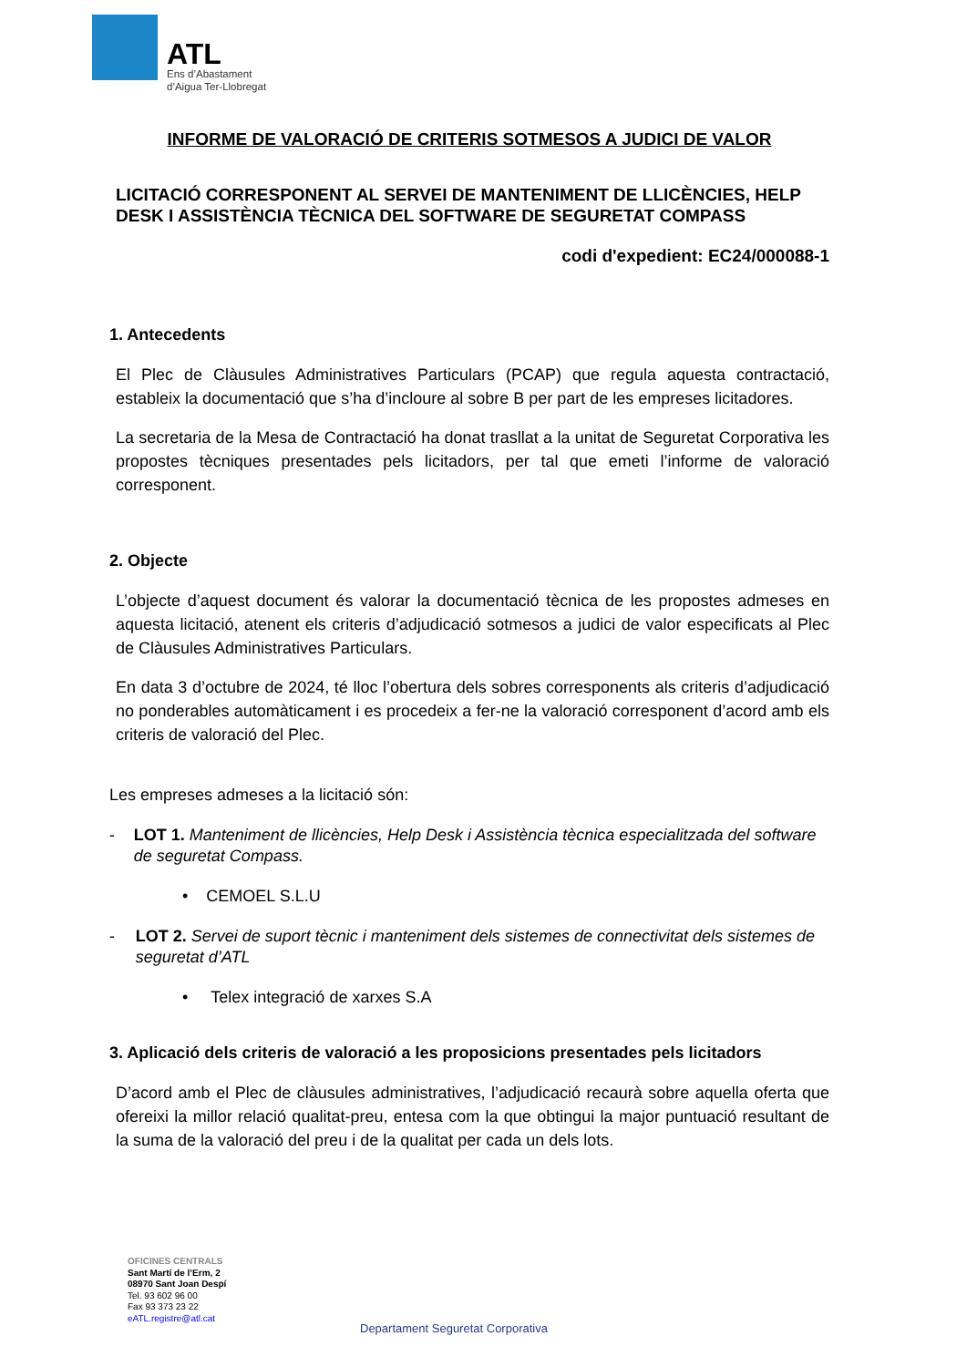ATL
Ens d’Abastament
d’Aigua Ter-Llobregat
INFORME DE VALORACIÓ DE CRITERIS SOTMESOS A JUDICI DE VALOR
LICITACIÓ CORRESPONENT AL SERVEI DE MANTENIMENT DE LLICÈNCIES, HELP DESK I ASSISTÈNCIA TÈCNICA DEL SOFTWARE DE SEGURETAT COMPASS
codi d'expedient: EC24/000088-1
1. Antecedents
El Plec de Clàusules Administratives Particulars (PCAP) que regula aquesta contractació, estableix la documentació que s’ha d’incloure al sobre B per part de les empreses licitadores.
La secretaria de la Mesa de Contractació ha donat trasllat a la unitat de Seguretat Corporativa les propostes tècniques presentades pels licitadors, per tal que emeti l’informe de valoració corresponent.
2. Objecte
L’objecte d’aquest document és valorar la documentació tècnica de les propostes admeses en aquesta licitació, atenent els criteris d’adjudicació sotmesos a judici de valor especificats al Plec de Clàusules Administratives Particulars.
En data 3 d’octubre de 2024, té lloc l’obertura dels sobres corresponents als criteris d’adjudicació no ponderables automàticament i es procedeix a fer-ne la valoració corresponent d’acord amb els criteris de valoració del Plec.
Les empreses admeses a la licitació són:
- LOT 1. Manteniment de llicències, Help Desk i Assistència tècnica especialitzada del software de seguretat Compass.
• CEMOEL S.L.U
- LOT 2. Servei de suport tècnic i manteniment dels sistemes de connectivitat dels sistemes de seguretat d’ATL
• Telex integració de xarxes S.A
3. Aplicació dels criteris de valoració a les proposicions presentades pels licitadors
D’acord amb el Plec de clàusules administratives, l’adjudicació recaurà sobre aquella oferta que ofereixi la millor relació qualitat-preu, entesa com la que obtingui la major puntuació resultant de la suma de la valoració del preu i de la qualitat per cada un dels lots.
OFICINES CENTRALS
Sant Martí de l’Erm, 2
08970 Sant Joan Despí
Tel. 93 602 96 00
Fax 93 373 23 22
eATL.registre@atl.cat
Departament Seguretat Corporativa